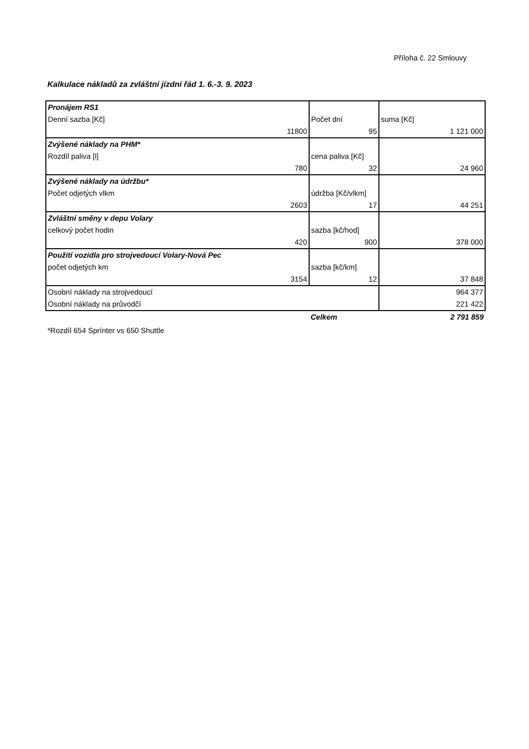Příloha č. 22 Smlouvy
Kalkulace nákladů za zvláštní jízdní řád 1. 6.-3. 9. 2023
| Pronájem RS1 | | |
| Denní sazba [Kč] | Počet dní | suma [Kč] |
| 11800 | 95 | 1 121 000 |
| Zvýšené náklady na PHM* | | |
| Rozdíl paliva [l] | cena paliva [Kč] | |
| 780 | 32 | 24 960 |
| Zvýšené náklady na údržbu* | | |
| Počet odjetých vlkm | údržba [Kč/vlkm] | |
| 2603 | 17 | 44 251 |
| Zvláštní směny v depu Volary | | |
| celkový počet hodin | sazba [kč/hod] | |
| 420 | 900 | 378 000 |
| Použití vozidla pro strojvedoucí Volary-Nová Pec | | |
| počet odjetých km | sazba [kč/km] | |
| 3154 | 12 | 37 848 |
| Osobní náklady na strojvedoucí | | 964 377 |
| Osobní náklady na průvodčí | | 221 422 |
| | Celkem | 2 791 859 |
*Rozdíl 654 Sprínter vs 650 Shuttle